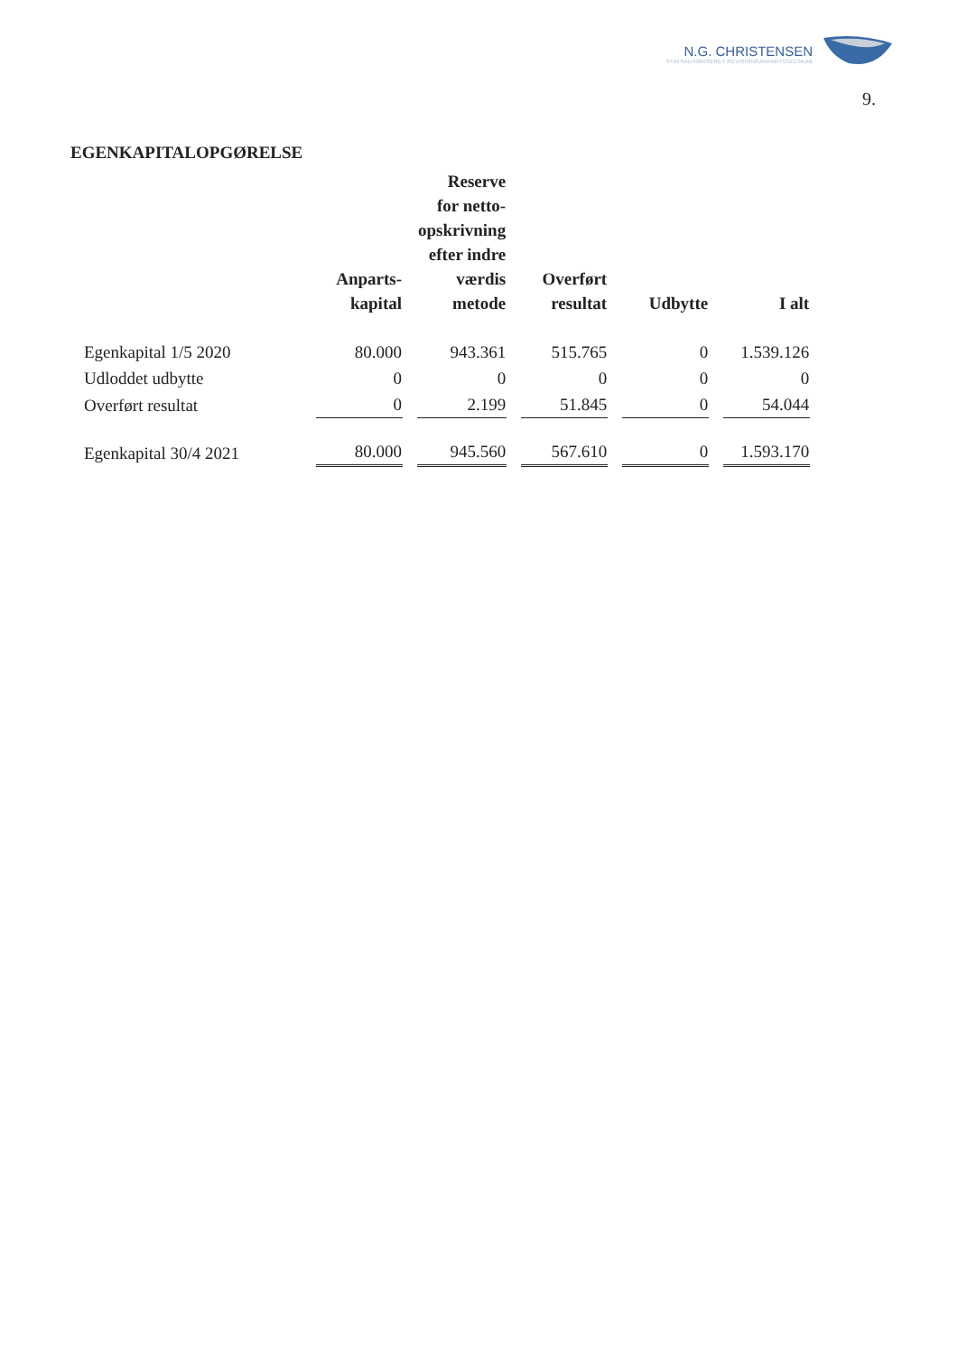N.G. CHRISTENSEN
STATSAUTORISERET REVISIONSANPARTSSELSKAB
9.
EGENKAPITALOPGØRELSE
| | Anparts- kapital | Reserve for netto- opskrivning efter indre værdis metode | Overført resultat | Udbytte | I alt |
| --- | --- | --- | --- | --- | --- |
| Egenkapital 1/5 2020 | 80.000 | 943.361 | 515.765 | 0 | 1.539.126 |
| Udloddet udbytte | 0 | 0 | 0 | 0 | 0 |
| Overført resultat | 0 | 2.199 | 51.845 | 0 | 54.044 |
| Egenkapital 30/4 2021 | 80.000 | 945.560 | 567.610 | 0 | 1.593.170 |